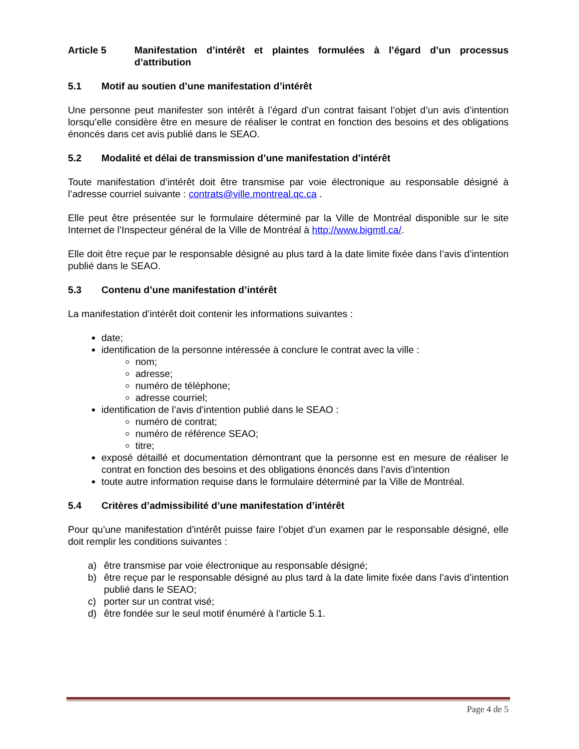Article 5 Manifestation d’intérêt et plaintes formulées à l’égard d’un processus d’attribution
5.1 Motif au soutien d’une manifestation d’intérêt
Une personne peut manifester son intérêt à l’égard d’un contrat faisant l’objet d’un avis d’intention lorsqu’elle considère être en mesure de réaliser le contrat en fonction des besoins et des obligations énoncés dans cet avis publié dans le SEAO.
5.2 Modalité et délai de transmission d’une manifestation d’intérêt
Toute manifestation d’intérêt doit être transmise par voie électronique au responsable désigné à l’adresse courriel suivante : contrats@ville.montreal.qc.ca .
Elle peut être présentée sur le formulaire déterminé par la Ville de Montréal disponible sur le site Internet de l’Inspecteur général de la Ville de Montréal à http://www.bigmtl.ca/.
Elle doit être reçue par le responsable désigné au plus tard à la date limite fixée dans l’avis d’intention publié dans le SEAO.
5.3 Contenu d’une manifestation d’intérêt
La manifestation d’intérêt doit contenir les informations suivantes :
date;
identification de la personne intéressée à conclure le contrat avec la ville :
nom;
adresse;
numéro de téléphone;
adresse courriel;
identification de l’avis d’intention publié dans le SEAO :
numéro de contrat;
numéro de référence SEAO;
titre;
exposé détaillé et documentation démontrant que la personne est en mesure de réaliser le contrat en fonction des besoins et des obligations énoncés dans l’avis d’intention
toute autre information requise dans le formulaire déterminé par la Ville de Montréal.
5.4 Critères d’admissibilité d’une manifestation d’intérêt
Pour qu’une manifestation d’intérêt puisse faire l’objet d’un examen par le responsable désigné, elle doit remplir les conditions suivantes :
a) être transmise par voie électronique au responsable désigné;
b) être reçue par le responsable désigné au plus tard à la date limite fixée dans l’avis d’intention publié dans le SEAO;
c) porter sur un contrat visé;
d) être fondée sur le seul motif énuméré à l’article 5.1.
Page 4 de 5